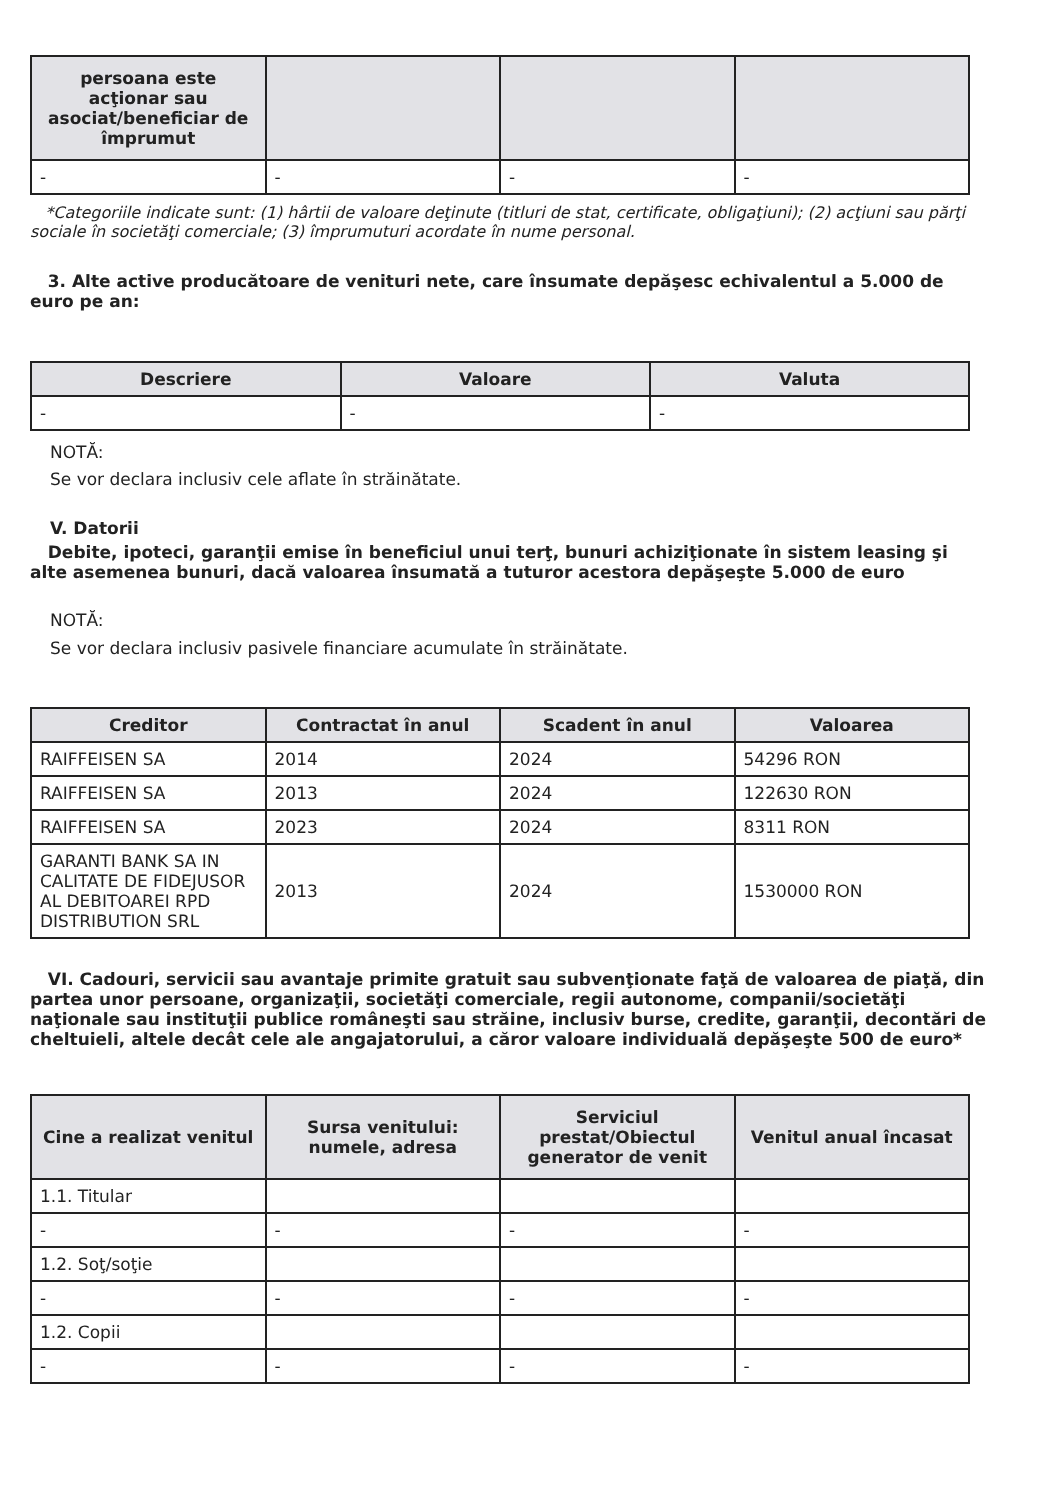| persoana este acţionar sau asociat/beneficiar de împrumut | | | |
| --- | --- | --- | --- |
| - | - | - | - |
*Categoriile indicate sunt: (1) hârtii de valoare deţinute (titluri de stat, certificate, obligaţiuni); (2) acţiuni sau părţi sociale în societăţi comerciale; (3) împrumuturi acordate în nume personal.
3. Alte active producătoare de venituri nete, care însumate depăşesc echivalentul a 5.000 de euro pe an:
| Descriere | Valoare | Valuta |
| --- | --- | --- |
| - | - | - |
NOTĂ:
Se vor declara inclusiv cele aflate în străinătate.
V. Datorii
Debite, ipoteci, garanţii emise în beneficiul unui terţ, bunuri achiziţionate în sistem leasing şi alte asemenea bunuri, dacă valoarea însumată a tuturor acestora depăşeşte 5.000 de euro
NOTĂ:
Se vor declara inclusiv pasivele financiare acumulate în străinătate.
| Creditor | Contractat în anul | Scadent în anul | Valoarea |
| --- | --- | --- | --- |
| RAIFFEISEN SA | 2014 | 2024 | 54296 RON |
| RAIFFEISEN SA | 2013 | 2024 | 122630 RON |
| RAIFFEISEN SA | 2023 | 2024 | 8311 RON |
| GARANTI BANK SA IN CALITATE DE FIDEJUSOR AL DEBITOAREI RPD DISTRIBUTION SRL | 2013 | 2024 | 1530000 RON |
VI. Cadouri, servicii sau avantaje primite gratuit sau subvenţionate faţă de valoarea de piaţă, din partea unor persoane, organizaţii, societăţi comerciale, regii autonome, companii/societăţi naţionale sau instituţii publice româneşti sau străine, inclusiv burse, credite, garanţii, decontări de cheltuieli, altele decât cele ale angajatorului, a căror valoare individuală depăşeşte 500 de euro*
| Cine a realizat venitul | Sursa venitului: numele, adresa | Serviciul prestat/Obiectul generator de venit | Venitul anual încasat |
| --- | --- | --- | --- |
| 1.1. Titular | | | |
| - | - | - | - |
| 1.2. Soţ/soţie | | | |
| - | - | - | - |
| 1.2. Copii | | | |
| - | - | - | - |